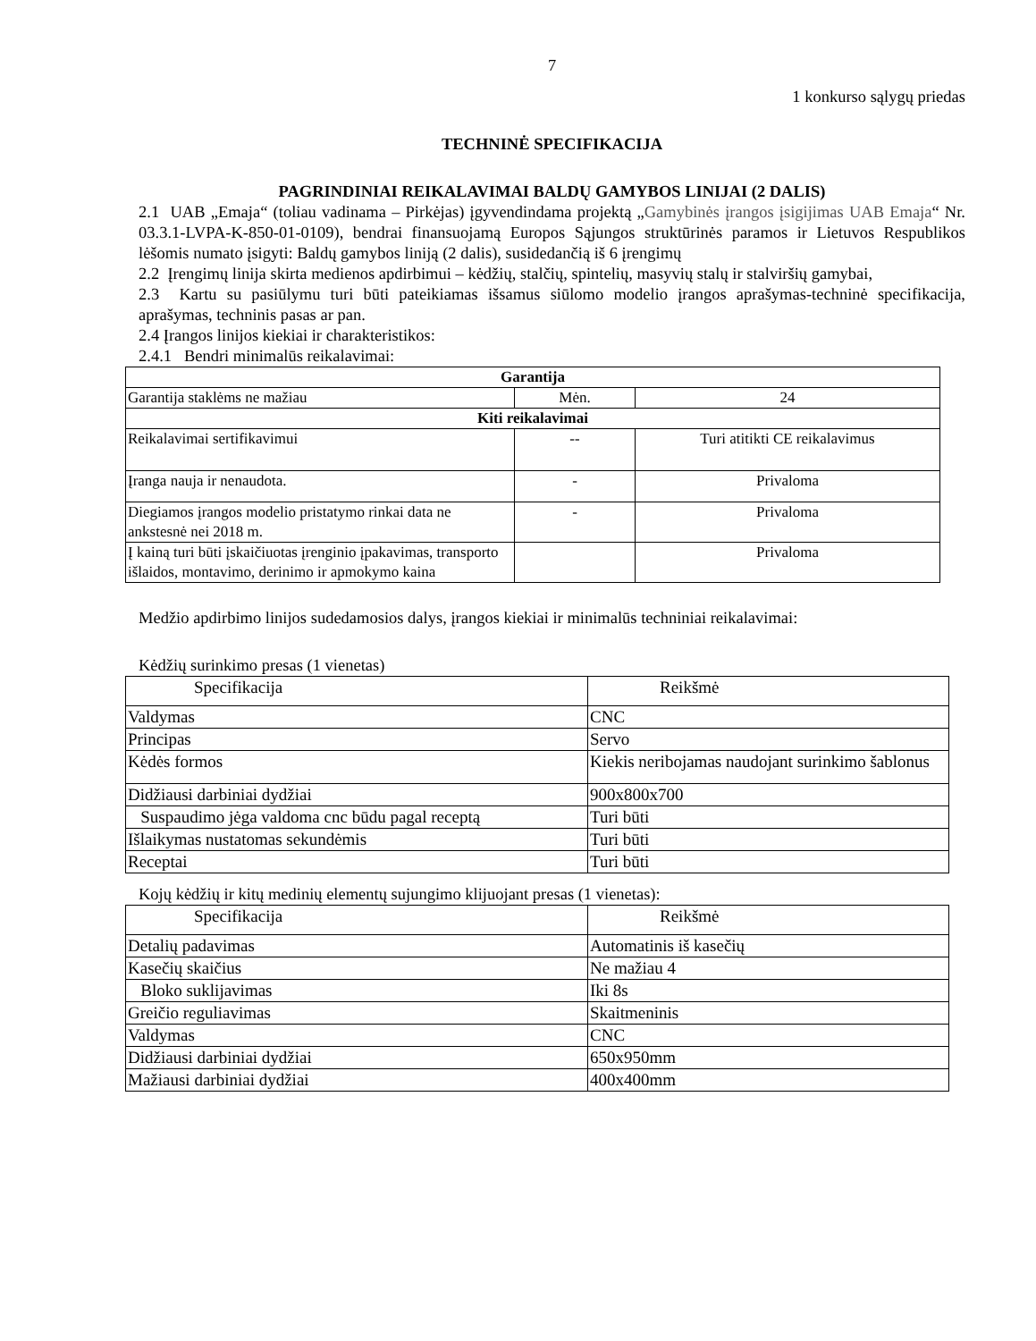7
1 konkurso sąlygų priedas
TECHNINĖ SPECIFIKACIJA
PAGRINDINIAI REIKALAVIMAI BALDŲ GAMYBOS LINIJAI (2 DALIS)
2.1 UAB „Emaja“ (toliau vadinama – Pirkėjas) įgyvendindama projektą „Gamybinės įrangos įsigijimas UAB Emaja“ Nr. 03.3.1-LVPA-K-850-01-0109), bendrai finansuojamą Europos Sąjungos struktūrinės paramos ir Lietuvos Respublikos lėšomis numato įsigyti: Baldų gamybos liniją (2 dalis), susidedančią iš 6 įrengimų
2.2 Įrengimų linija skirta medienos apdirbimui – kėdžių, stalčių, spintelių, masyvių stalų ir stalviršių gamybai,
2.3 Kartu su pasiūlymu turi būti pateikiamas išsamus siūlomo modelio įrangos aprašymas-techninė specifikacija, aprašymas, techninis pasas ar pan.
2.4 Įrangos linijos kiekiai ir charakteristikos:
2.4.1 Bendri minimalūs reikalavimai:
| Garantija | | |
| --- | --- | --- |
| Garantija staklėms ne mažiau | Mėn. | 24 |
| Kiti reikalavimai | | |
| Reikalavimai sertifikavimui | -- | Turi atitikti CE reikalavimus |
| Įranga nauja ir nenaudota. | - | Privaloma |
| Diegiamos įrangos modelio pristatymo rinkai data ne ankstesnė nei 2018 m. | - | Privaloma |
| Į kainą turi būti įskaičiuotas įrenginio įpakavimas, transporto išlaidos, montavimo, derinimo ir apmokymo kaina | | Privaloma |
Medžio apdirbimo linijos sudedamosios dalys, įrangos kiekiai ir minimalūs techniniai reikalavimai:
Kėdžių surinkimo presas (1 vienetas)
| Specifikacija | Reikšmė |
| Valdymas | CNC |
| Principas | Servo |
| Kėdės formos | Kiekis neribojamas naudojant surinkimo šablonus |
| Didžiausi darbiniai dydžiai | 900x800x700 |
| Suspaudimo jėga valdoma cnc būdu pagal receptą | Turi būti |
| Išlaikymas nustatomas sekundėmis | Turi būti |
| Receptai | Turi būti |
Kojų kėdžių ir kitų medinių elementų sujungimo klijuojant presas (1 vienetas):
| Specifikacija | Reikšmė |
| Detalių padavimas | Automatinis iš kasečių |
| Kasečių skaičius | Ne mažiau 4 |
| Bloko suklijavimas | Iki 8s |
| Greičio reguliavimas | Skaitmeninis |
| Valdymas | CNC |
| Didžiausi darbiniai dydžiai | 650x950mm |
| Mažiausi darbiniai dydžiai | 400x400mm |